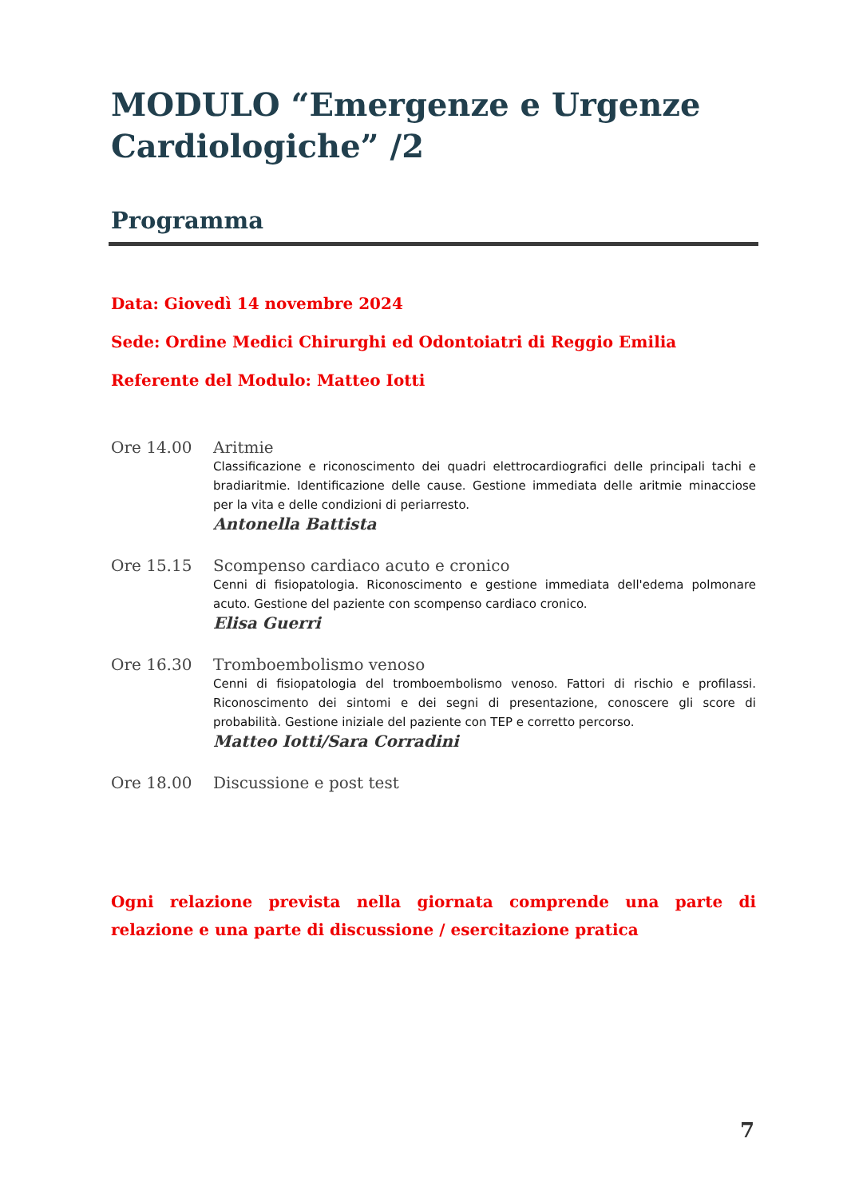MODULO “Emergenze e Urgenze Cardiologiche” /2
Programma
Data: Giovedì 14 novembre 2024
Sede: Ordine Medici Chirurghi ed Odontoiatri di Reggio Emilia
Referente del Modulo: Matteo Iotti
Ore 14.00 Aritmie
Classificazione e riconoscimento dei quadri elettrocardiografici delle principali tachi e bradiaritmie. Identificazione delle cause. Gestione immediata delle aritmie minacciose per la vita e delle condizioni di periarresto.
Antonella Battista
Ore 15.15 Scompenso cardiaco acuto e cronico
Cenni di fisiopatologia. Riconoscimento e gestione immediata dell'edema polmonare acuto. Gestione del paziente con scompenso cardiaco cronico.
Elisa Guerri
Ore 16.30 Tromboembolismo venoso
Cenni di fisiopatologia del tromboembolismo venoso. Fattori di rischio e profilassi. Riconoscimento dei sintomi e dei segni di presentazione, conoscere gli score di probabilità. Gestione iniziale del paziente con TEP e corretto percorso.
Matteo Iotti/Sara Corradini
Ore 18.00 Discussione e post test
Ogni relazione prevista nella giornata comprende una parte di relazione e una parte di discussione / esercitazione pratica
7